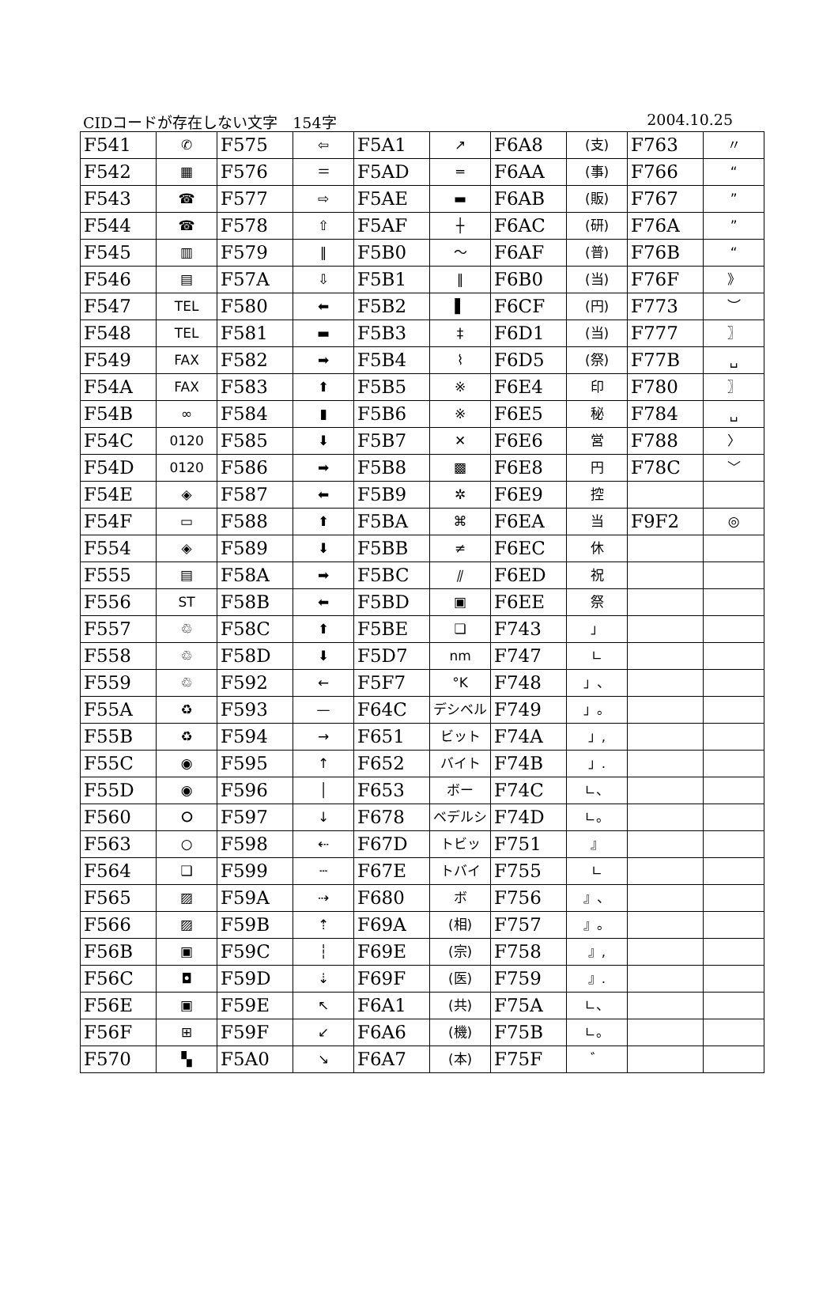CIDコードが存在しない文字　154字 2004.10.25
| F541 | ✆ | F575 | ⇦ | F5A1 | ↗ | F6A8 | (支) | F763 | 〃 |
| F542 | ▦ | F576 | ＝ | F5AD | ═ | F6AA | (事) | F766 | “ |
| F543 | ☎ | F577 | ⇨ | F5AE | ▬ | F6AB | (販) | F767 | ” |
| F544 | ☎ | F578 | ⇧ | F5AF | ┼ | F6AC | (研) | F76A | ” |
| F545 | ▥ | F579 | ‖ | F5B0 | 〜 | F6AF | (普) | F76B | “ |
| F546 | ▤ | F57A | ⇩ | F5B1 | ‖ | F6B0 | (当) | F76F | 》 |
| F547 | TEL | F580 | ⬅ | F5B2 | ▌ | F6CF | (円) | F773 | ︶ |
| F548 | TEL | F581 | ▬ | F5B3 | ‡ | F6D1 | (当) | F777 | 〗 |
| F549 | FAX | F582 | ➡ | F5B4 | ⌇ | F6D5 | (祭) | F77B | ␣ |
| F54A | FAX | F583 | ⬆ | F5B5 | ※ | F6E4 | 印 | F780 | 〗 |
| F54B | ∞ | F584 | ▮ | F5B6 | ※ | F6E5 | 秘 | F784 | ␣ |
| F54C | 0120 | F585 | ⬇ | F5B7 | ✕ | F6E6 | 営 | F788 | 〉 |
| F54D | 0120 | F586 | ➡ | F5B8 | ▩ | F6E8 | 円 | F78C | ﹀ |
| F54E | ◈ | F587 | ⬅ | F5B9 | ✲ | F6E9 | 控 | | |
| F54F | ▭ | F588 | ⬆ | F5BA | ⌘ | F6EA | 当 | F9F2 | ◎ |
| F554 | ◈ | F589 | ⬇ | F5BB | ≠ | F6EC | 休 | | |
| F555 | ▤ | F58A | ➡ | F5BC | ⫽ | F6ED | 祝 | | |
| F556 | ST | F58B | ⬅ | F5BD | ▣ | F6EE | 祭 | | |
| F557 | ♲ | F58C | ⬆ | F5BE | ❏ | F743 | 」 | | |
| F558 | ♲ | F58D | ⬇ | F5D7 | nm | F747 | ∟ | | |
| F559 | ♲ | F592 | ← | F5F7 | °K | F748 | 」、 | | |
| F55A | ♻ | F593 | — | F64C | デシベル | F749 | 」。 | | |
| F55B | ♻ | F594 | → | F651 | ビット | F74A | 」, | | |
| F55C | ◉ | F595 | ↑ | F652 | バイト | F74B | 」. | | |
| F55D | ◉ | F596 | │ | F653 | ボー | F74C | ∟、 | | |
| F560 | ⭘ | F597 | ↓ | F678 | ベデルシ | F74D | ∟。 | | |
| F563 | ○ | F598 | ⇠ | F67D | トビッ | F751 | 』 | | |
| F564 | ❑ | F599 | ┄ | F67E | トバイ | F755 | ∟ | | |
| F565 | ▨ | F59A | ⇢ | F680 | ボ | F756 | 』、 | | |
| F566 | ▨ | F59B | ⇡ | F69A | (相) | F757 | 』。 | | |
| F56B | ▣ | F59C | ┆ | F69E | (宗) | F758 | 』, | | |
| F56C | ◘ | F59D | ⇣ | F69F | (医) | F759 | 』. | | |
| F56E | ▣ | F59E | ↖ | F6A1 | (共) | F75A | ∟、 | | |
| F56F | ⊞ | F59F | ↙ | F6A6 | (機) | F75B | ∟。 | | |
| F570 | ▚ | F5A0 | ↘ | F6A7 | (本) | F75F | ゛ | | |